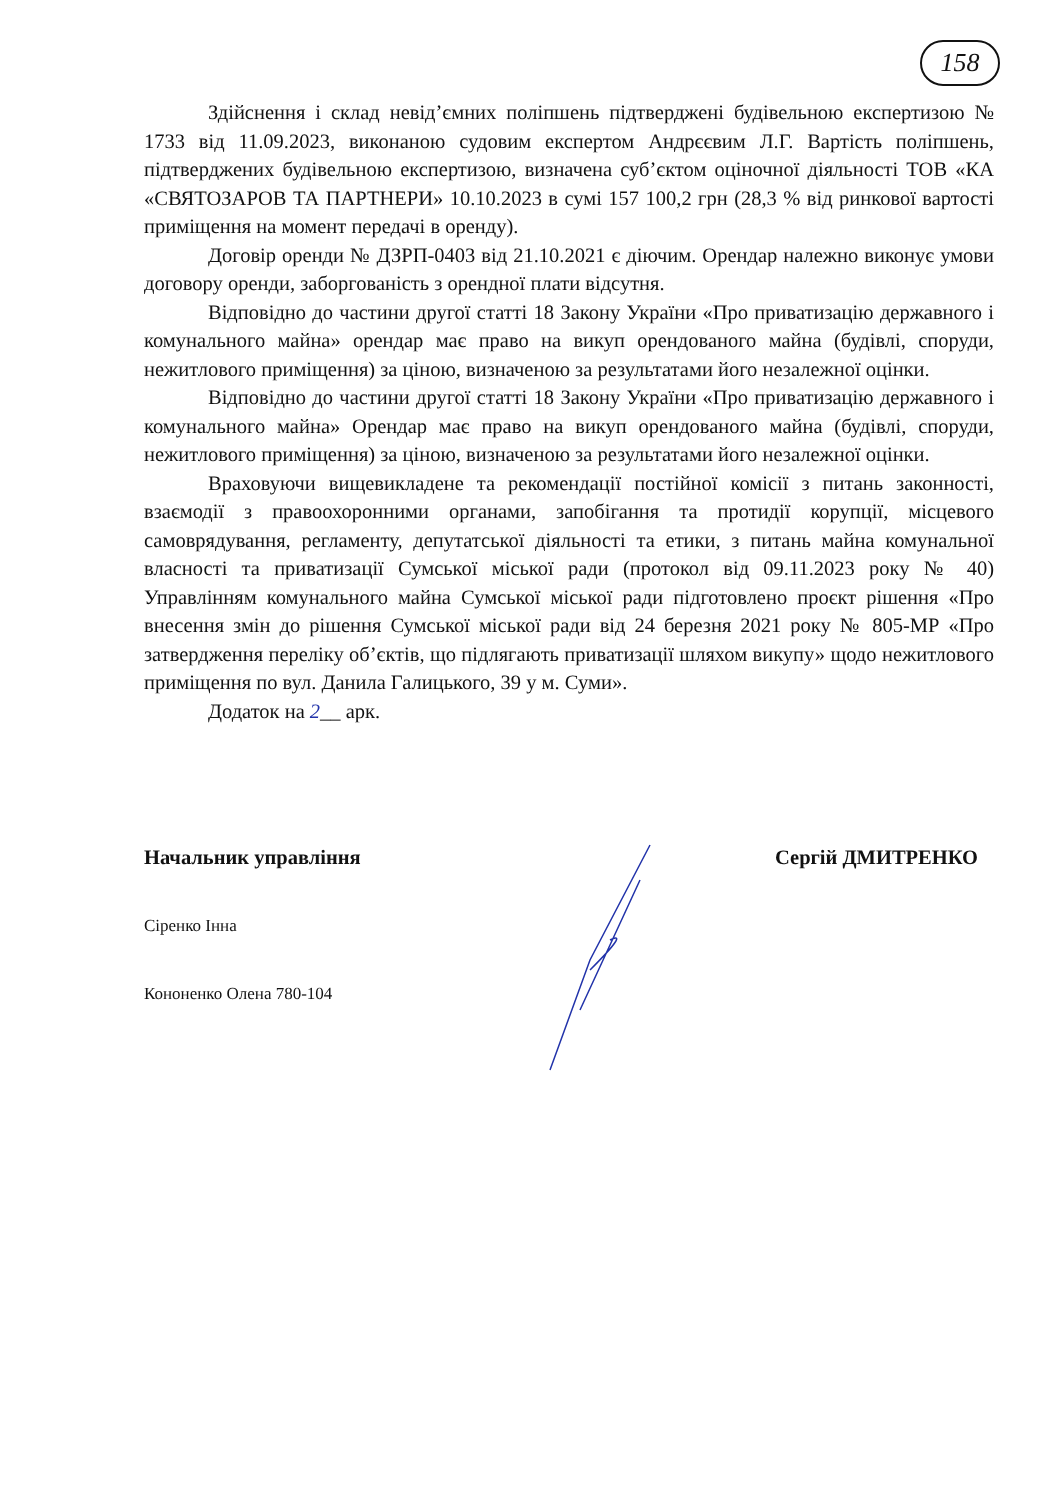158
Здійснення і склад невід’ємних поліпшень підтверджені будівельною експертизою № 1733 від 11.09.2023, виконаною судовим експертом Андрєєвим Л.Г. Вартість поліпшень, підтверджених будівельною експертизою, визначена суб’єктом оціночної діяльності ТОВ «КА «СВЯТОЗАРОВ ТА ПАРТНЕРИ» 10.10.2023 в сумі 157 100,2 грн (28,3 % від ринкової вартості приміщення на момент передачі в оренду).
Договір оренди № ДЗРП-0403 від 21.10.2021 є діючим. Орендар належно виконує умови договору оренди, заборгованість з орендної плати відсутня.
Відповідно до частини другої статті 18 Закону України «Про приватизацію державного і комунального майна» орендар має право на викуп орендованого майна (будівлі, споруди, нежитлового приміщення) за ціною, визначеною за результатами його незалежної оцінки.
Відповідно до частини другої статті 18 Закону України «Про приватизацію державного і комунального майна» Орендар має право на викуп орендованого майна (будівлі, споруди, нежитлового приміщення) за ціною, визначеною за результатами його незалежної оцінки.
Враховуючи вищевикладене та рекомендації постійної комісії з питань законності, взаємодії з правоохоронними органами, запобігання та протидії корупції, місцевого самоврядування, регламенту, депутатської діяльності та етики, з питань майна комунальної власності та приватизації Сумської міської ради (протокол від 09.11.2023 року № 40) Управлінням комунального майна Сумської міської ради підготовлено проєкт рішення «Про внесення змін до рішення Сумської міської ради від 24 березня 2021 року № 805-МР «Про затвердження переліку об’єктів, що підлягають приватизації шляхом викупу» щодо нежитлового приміщення по вул. Данила Галицького, 39 у м. Суми».
Додаток на 2__ арк.
Начальник управління Сергій ДМИТРЕНКО
Сіренко Інна
Кононенко Олена 780-104